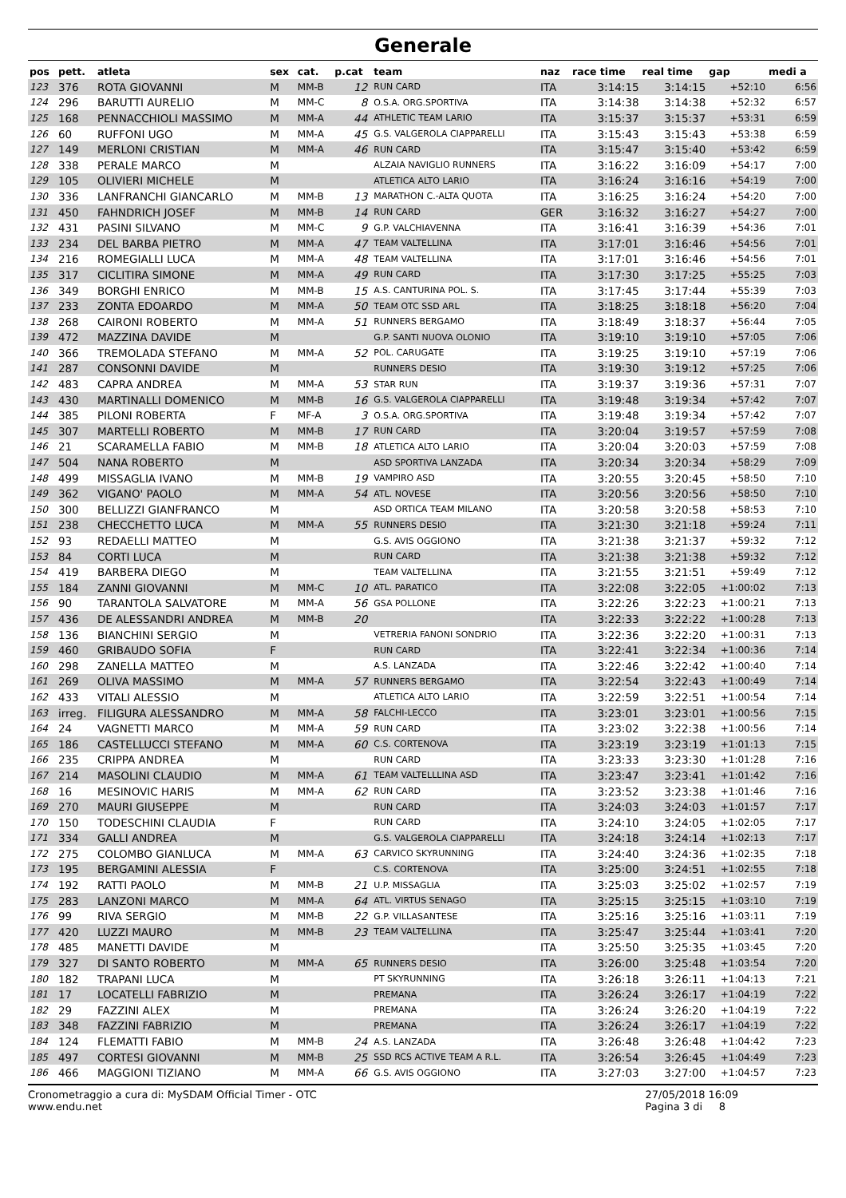Generale
| pos | pett. | atleta | sex | cat. | p.cat | team | naz | race time | real time | gap | medi a |
| --- | --- | --- | --- | --- | --- | --- | --- | --- | --- | --- | --- |
| 123 | 376 | ROTA GIOVANNI | M | MM-B | 12 | RUN CARD | ITA | 3:14:15 | 3:14:15 | +52:10 | 6:56 |
| 124 | 296 | BARUTTI AURELIO | M | MM-C | 8 | O.S.A. ORG.SPORTIVA | ITA | 3:14:38 | 3:14:38 | +52:32 | 6:57 |
| 125 | 168 | PENNACCHIOLI MASSIMO | M | MM-A | 44 | ATHLETIC TEAM LARIO | ITA | 3:15:37 | 3:15:37 | +53:31 | 6:59 |
| 126 | 60 | RUFFONI UGO | M | MM-A | 45 | G.S. VALGEROLA CIAPPARELLI | ITA | 3:15:43 | 3:15:43 | +53:38 | 6:59 |
| 127 | 149 | MERLONI CRISTIAN | M | MM-A | 46 | RUN CARD | ITA | 3:15:47 | 3:15:40 | +53:42 | 6:59 |
| 128 | 338 | PERALE MARCO | M | | | ALZAIA NAVIGLIO RUNNERS | ITA | 3:16:22 | 3:16:09 | +54:17 | 7:00 |
| 129 | 105 | OLIVIERI MICHELE | M | | | ATLETICA ALTO LARIO | ITA | 3:16:24 | 3:16:16 | +54:19 | 7:00 |
| 130 | 336 | LANFRANCHI GIANCARLO | M | MM-B | 13 | MARATHON C.-ALTA QUOTA | ITA | 3:16:25 | 3:16:24 | +54:20 | 7:00 |
| 131 | 450 | FAHNDRICH JOSEF | M | MM-B | 14 | RUN CARD | GER | 3:16:32 | 3:16:27 | +54:27 | 7:00 |
| 132 | 431 | PASINI SILVANO | M | MM-C | 9 | G.P. VALCHIAVENNA | ITA | 3:16:41 | 3:16:39 | +54:36 | 7:01 |
| 133 | 234 | DEL BARBA PIETRO | M | MM-A | 47 | TEAM VALTELLINA | ITA | 3:17:01 | 3:16:46 | +54:56 | 7:01 |
| 134 | 216 | ROMEGIALLI LUCA | M | MM-A | 48 | TEAM VALTELLINA | ITA | 3:17:01 | 3:16:46 | +54:56 | 7:01 |
| 135 | 317 | CICLITIRA SIMONE | M | MM-A | 49 | RUN CARD | ITA | 3:17:30 | 3:17:25 | +55:25 | 7:03 |
| 136 | 349 | BORGHI ENRICO | M | MM-B | 15 | A.S. CANTURINA POL. S. | ITA | 3:17:45 | 3:17:44 | +55:39 | 7:03 |
| 137 | 233 | ZONTA EDOARDO | M | MM-A | 50 | TEAM OTC SSD ARL | ITA | 3:18:25 | 3:18:18 | +56:20 | 7:04 |
| 138 | 268 | CAIRONI ROBERTO | M | MM-A | 51 | RUNNERS BERGAMO | ITA | 3:18:49 | 3:18:37 | +56:44 | 7:05 |
| 139 | 472 | MAZZINA DAVIDE | M | | | G.P. SANTI NUOVA OLONIO | ITA | 3:19:10 | 3:19:10 | +57:05 | 7:06 |
| 140 | 366 | TREMOLADA STEFANO | M | MM-A | 52 | POL. CARUGATE | ITA | 3:19:25 | 3:19:10 | +57:19 | 7:06 |
| 141 | 287 | CONSONNI DAVIDE | M | | | RUNNERS DESIO | ITA | 3:19:30 | 3:19:12 | +57:25 | 7:06 |
| 142 | 483 | CAPRA ANDREA | M | MM-A | 53 | STAR RUN | ITA | 3:19:37 | 3:19:36 | +57:31 | 7:07 |
| 143 | 430 | MARTINALLI DOMENICO | M | MM-B | 16 | G.S. VALGEROLA CIAPPARELLI | ITA | 3:19:48 | 3:19:34 | +57:42 | 7:07 |
| 144 | 385 | PILONI ROBERTA | F | MF-A | 3 | O.S.A. ORG.SPORTIVA | ITA | 3:19:48 | 3:19:34 | +57:42 | 7:07 |
| 145 | 307 | MARTELLI ROBERTO | M | MM-B | 17 | RUN CARD | ITA | 3:20:04 | 3:19:57 | +57:59 | 7:08 |
| 146 | 21 | SCARAMELLA FABIO | M | MM-B | 18 | ATLETICA ALTO LARIO | ITA | 3:20:04 | 3:20:03 | +57:59 | 7:08 |
| 147 | 504 | NANA ROBERTO | M | | | ASD SPORTIVA LANZADA | ITA | 3:20:34 | 3:20:34 | +58:29 | 7:09 |
| 148 | 499 | MISSAGLIA IVANO | M | MM-B | 19 | VAMPIRO ASD | ITA | 3:20:55 | 3:20:45 | +58:50 | 7:10 |
| 149 | 362 | VIGANO' PAOLO | M | MM-A | 54 | ATL. NOVESE | ITA | 3:20:56 | 3:20:56 | +58:50 | 7:10 |
| 150 | 300 | BELLIZZI GIANFRANCO | M | | | ASD ORTICA TEAM MILANO | ITA | 3:20:58 | 3:20:58 | +58:53 | 7:10 |
| 151 | 238 | CHECCHETTO LUCA | M | MM-A | 55 | RUNNERS DESIO | ITA | 3:21:30 | 3:21:18 | +59:24 | 7:11 |
| 152 | 93 | REDAELLI MATTEO | M | | | G.S. AVIS OGGIONO | ITA | 3:21:38 | 3:21:37 | +59:32 | 7:12 |
| 153 | 84 | CORTI LUCA | M | | | RUN CARD | ITA | 3:21:38 | 3:21:38 | +59:32 | 7:12 |
| 154 | 419 | BARBERA DIEGO | M | | | TEAM VALTELLINA | ITA | 3:21:55 | 3:21:51 | +59:49 | 7:12 |
| 155 | 184 | ZANNI GIOVANNI | M | MM-C | 10 | ATL. PARATICO | ITA | 3:22:08 | 3:22:05 | +1:00:02 | 7:13 |
| 156 | 90 | TARANTOLA SALVATORE | M | MM-A | 56 | GSA POLLONE | ITA | 3:22:26 | 3:22:23 | +1:00:21 | 7:13 |
| 157 | 436 | DE ALESSANDRI ANDREA | M | MM-B | 20 | | ITA | 3:22:33 | 3:22:22 | +1:00:28 | 7:13 |
| 158 | 136 | BIANCHINI SERGIO | M | | | VETRERIA FANONI SONDRIO | ITA | 3:22:36 | 3:22:20 | +1:00:31 | 7:13 |
| 159 | 460 | GRIBAUDO SOFIA | F | | | RUN CARD | ITA | 3:22:41 | 3:22:34 | +1:00:36 | 7:14 |
| 160 | 298 | ZANELLA MATTEO | M | | | A.S. LANZADA | ITA | 3:22:46 | 3:22:42 | +1:00:40 | 7:14 |
| 161 | 269 | OLIVA MASSIMO | M | MM-A | 57 | RUNNERS BERGAMO | ITA | 3:22:54 | 3:22:43 | +1:00:49 | 7:14 |
| 162 | 433 | VITALI ALESSIO | M | | | ATLETICA ALTO LARIO | ITA | 3:22:59 | 3:22:51 | +1:00:54 | 7:14 |
| 163 | irreg. | FILIGURA ALESSANDRO | M | MM-A | 58 | FALCHI-LECCO | ITA | 3:23:01 | 3:23:01 | +1:00:56 | 7:15 |
| 164 | 24 | VAGNETTI MARCO | M | MM-A | 59 | RUN CARD | ITA | 3:23:02 | 3:22:38 | +1:00:56 | 7:14 |
| 165 | 186 | CASTELLUCCI STEFANO | M | MM-A | 60 | C.S. CORTENOVA | ITA | 3:23:19 | 3:23:19 | +1:01:13 | 7:15 |
| 166 | 235 | CRIPPA ANDREA | M | | | RUN CARD | ITA | 3:23:33 | 3:23:30 | +1:01:28 | 7:16 |
| 167 | 214 | MASOLINI CLAUDIO | M | MM-A | 61 | TEAM VALTELLLINA ASD | ITA | 3:23:47 | 3:23:41 | +1:01:42 | 7:16 |
| 168 | 16 | MESINOVIC HARIS | M | MM-A | 62 | RUN CARD | ITA | 3:23:52 | 3:23:38 | +1:01:46 | 7:16 |
| 169 | 270 | MAURI GIUSEPPE | M | | | RUN CARD | ITA | 3:24:03 | 3:24:03 | +1:01:57 | 7:17 |
| 170 | 150 | TODESCHINI CLAUDIA | F | | | RUN CARD | ITA | 3:24:10 | 3:24:05 | +1:02:05 | 7:17 |
| 171 | 334 | GALLI ANDREA | M | | | G.S. VALGEROLA CIAPPARELLI | ITA | 3:24:18 | 3:24:14 | +1:02:13 | 7:17 |
| 172 | 275 | COLOMBO GIANLUCA | M | MM-A | 63 | CARVICO SKYRUNNING | ITA | 3:24:40 | 3:24:36 | +1:02:35 | 7:18 |
| 173 | 195 | BERGAMINI ALESSIA | F | | | C.S. CORTENOVA | ITA | 3:25:00 | 3:24:51 | +1:02:55 | 7:18 |
| 174 | 192 | RATTI PAOLO | M | MM-B | 21 | U.P. MISSAGLIA | ITA | 3:25:03 | 3:25:02 | +1:02:57 | 7:19 |
| 175 | 283 | LANZONI MARCO | M | MM-A | 64 | ATL. VIRTUS SENAGO | ITA | 3:25:15 | 3:25:15 | +1:03:10 | 7:19 |
| 176 | 99 | RIVA SERGIO | M | MM-B | 22 | G.P. VILLASANTESE | ITA | 3:25:16 | 3:25:16 | +1:03:11 | 7:19 |
| 177 | 420 | LUZZI MAURO | M | MM-B | 23 | TEAM VALTELLINA | ITA | 3:25:47 | 3:25:44 | +1:03:41 | 7:20 |
| 178 | 485 | MANETTI DAVIDE | M | | | | ITA | 3:25:50 | 3:25:35 | +1:03:45 | 7:20 |
| 179 | 327 | DI SANTO ROBERTO | M | MM-A | 65 | RUNNERS DESIO | ITA | 3:26:00 | 3:25:48 | +1:03:54 | 7:20 |
| 180 | 182 | TRAPANI LUCA | M | | | PT SKYRUNNING | ITA | 3:26:18 | 3:26:11 | +1:04:13 | 7:21 |
| 181 | 17 | LOCATELLI FABRIZIO | M | | | PREMANA | ITA | 3:26:24 | 3:26:17 | +1:04:19 | 7:22 |
| 182 | 29 | FAZZINI ALEX | M | | | PREMANA | ITA | 3:26:24 | 3:26:20 | +1:04:19 | 7:22 |
| 183 | 348 | FAZZINI FABRIZIO | M | | | PREMANA | ITA | 3:26:24 | 3:26:17 | +1:04:19 | 7:22 |
| 184 | 124 | FLEMATTI FABIO | M | MM-B | 24 | A.S. LANZADA | ITA | 3:26:48 | 3:26:48 | +1:04:42 | 7:23 |
| 185 | 497 | CORTESI GIOVANNI | M | MM-B | 25 | SSD RCS ACTIVE TEAM A R.L. | ITA | 3:26:54 | 3:26:45 | +1:04:49 | 7:23 |
| 186 | 466 | MAGGIONI TIZIANO | M | MM-A | 66 | G.S. AVIS OGGIONO | ITA | 3:27:03 | 3:27:00 | +1:04:57 | 7:23 |
Cronometraggio a cura di: MySDAM Official Timer - OTC
www.endu.net
27/05/2018 16:09
Pagina 3 di 8